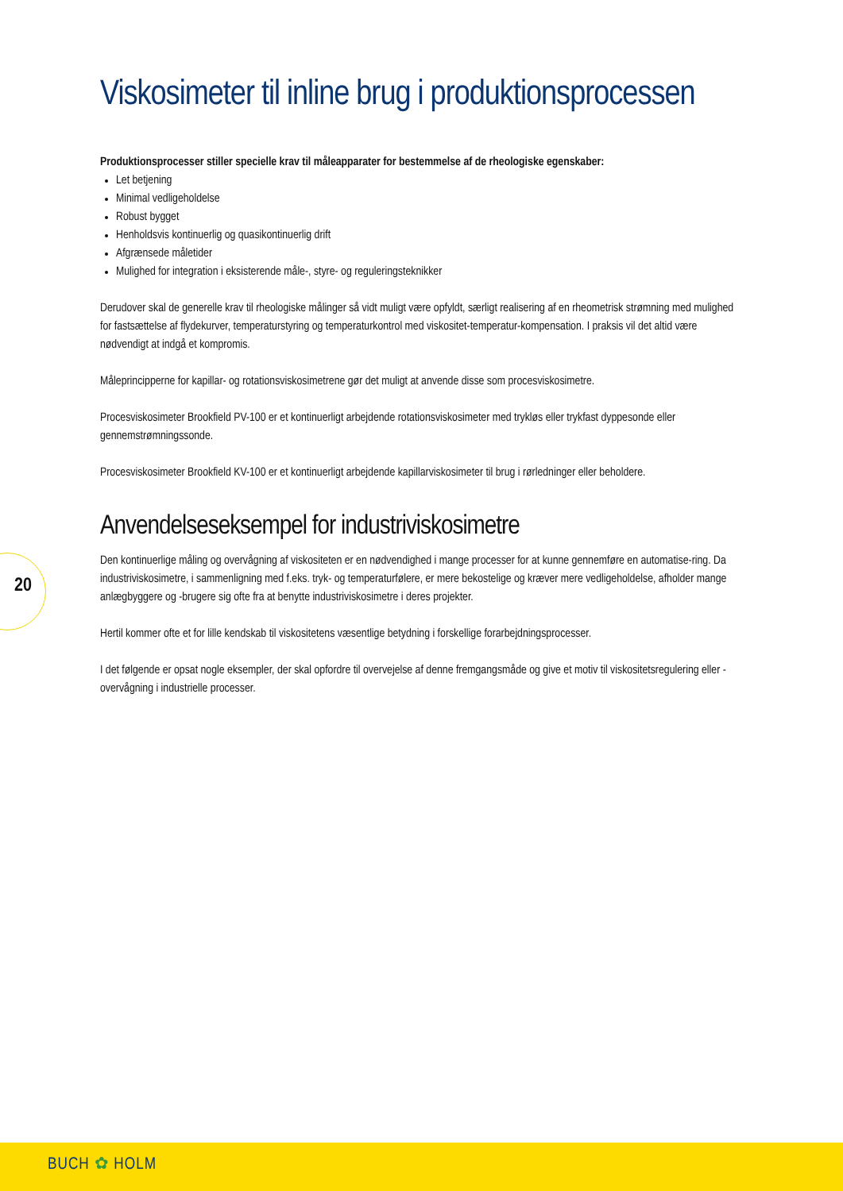Viskosimeter til inline brug i produktionsprocessen
Produktionsprocesser stiller specielle krav til måleapparater for bestemmelse af de rheologiske egenskaber:
Let betjening
Minimal vedligeholdelse
Robust bygget
Henholdsvis kontinuerlig og quasikontinuerlig drift
Afgrænsede måletider
Mulighed for integration i eksisterende måle-, styre- og reguleringsteknikker
Derudover skal de generelle krav til rheologiske målinger så vidt muligt være opfyldt, særligt realisering af en rheometrisk strømning med mulighed for fastsættelse af flydekurver, temperaturstyring og temperaturkontrol med viskositet-temperatur-kompensation. I praksis vil det altid være nødvendigt at indgå et kompromis.
Måleprincipperne for kapillar- og rotationsviskosimetrene gør det muligt at anvende disse som procesviskosimetre.
Procesviskosimeter Brookfield PV-100 er et kontinuerligt arbejdende rotationsviskosimeter med trykløs eller trykfast dyppesonde eller gennemstrømningssonde.
Procesviskosimeter Brookfield KV-100 er et kontinuerligt arbejdende kapillarviskosimeter til brug i rørledninger eller beholdere.
Anvendelseseksempel for industriviskosimetre
Den kontinuerlige måling og overvågning af viskositeten er en nødvendighed i mange processer for at kunne gennemføre en automatise-ring. Da industriviskosimetre, i sammenligning med f.eks. tryk- og temperaturfølere, er mere bekostelige og kræver mere vedligeholdelse, afholder mange anlægbyggere og -brugere sig ofte fra at benytte industriviskosimetre i deres projekter.
Hertil kommer ofte et for lille kendskab til viskositetens væsentlige betydning i forskellige forarbejdningsprocesser.
I det følgende er opsat nogle eksempler, der skal opfordre til overvejelse af denne fremgangsmåde og give et motiv til viskositetsregulering eller -overvågning i industrielle processer.
20
BUCH ✿ HOLM